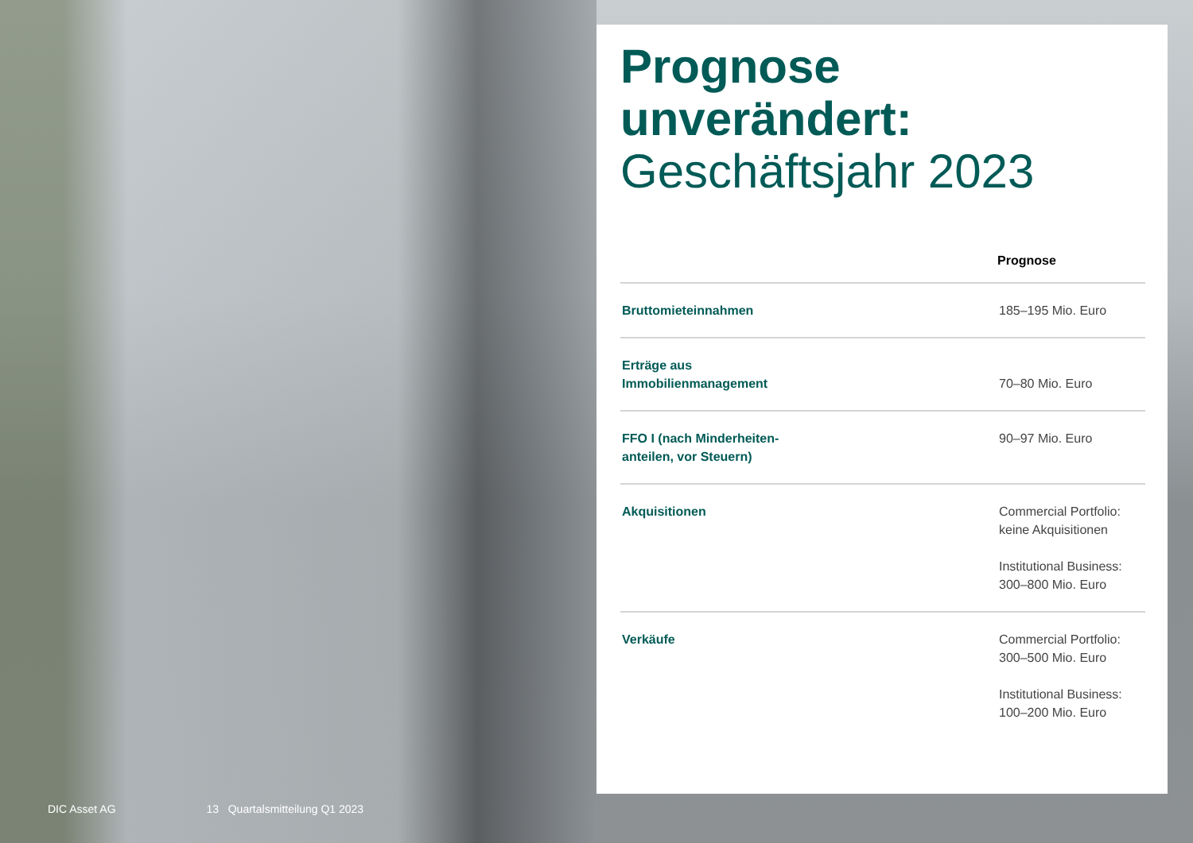Prognose unverändert:
Geschäftsjahr 2023
| | Prognose |
| --- | --- |
| Bruttomieteinnahmen | 185–195 Mio. Euro |
| Erträge aus Immobilienmanagement | 70–80 Mio. Euro |
| FFO I (nach Minderheiten- anteilen, vor Steuern) | 90–97 Mio. Euro |
| Akquisitionen | Commercial Portfolio: keine Akquisitionen Institutional Business: 300–800 Mio. Euro |
| Verkäufe | Commercial Portfolio: 300–500 Mio. Euro Institutional Business: 100–200 Mio. Euro |
DIC Asset AG 13 Quartalsmitteilung Q1 2023